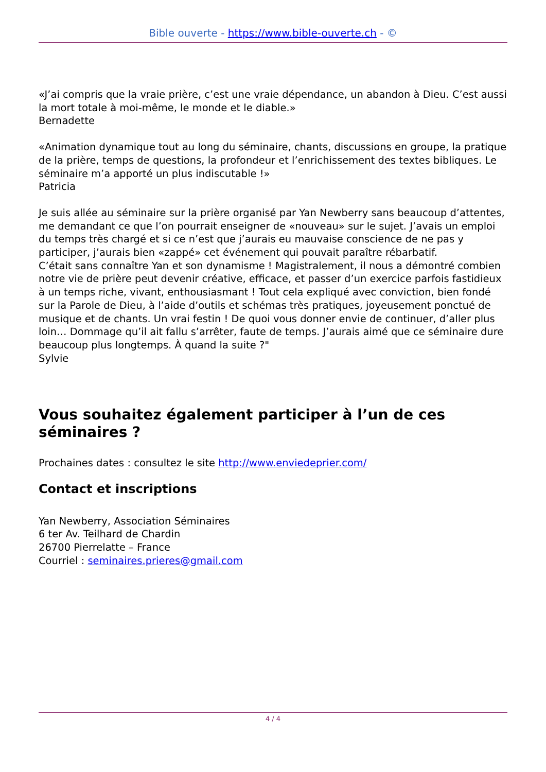Bible ouverte - https://www.bible-ouverte.ch - ©
«J’ai compris que la vraie prière, c’est une vraie dépendance, un abandon à Dieu. C’est aussi la mort totale à moi-même, le monde et le diable.»
Bernadette
«Animation dynamique tout au long du séminaire, chants, discussions en groupe, la pratique de la prière, temps de questions, la profondeur et l’enrichissement des textes bibliques. Le séminaire m’a apporté un plus indiscutable !»
Patricia
Je suis allée au séminaire sur la prière organisé par Yan Newberry sans beaucoup d’attentes, me demandant ce que l’on pourrait enseigner de «nouveau» sur le sujet. J’avais un emploi du temps très chargé et si ce n’est que j’aurais eu mauvaise conscience de ne pas y participer, j’aurais bien «zappé» cet événement qui pouvait paraître rébarbatif.
C’était sans connaître Yan et son dynamisme ! Magistralement, il nous a démontré combien notre vie de prière peut devenir créative, efficace, et passer d’un exercice parfois fastidieux à un temps riche, vivant, enthousiasmant ! Tout cela expliqué avec conviction, bien fondé sur la Parole de Dieu, à l’aide d’outils et schémas très pratiques, joyeusement ponctué de musique et de chants. Un vrai festin ! De quoi vous donner envie de continuer, d’aller plus loin… Dommage qu’il ait fallu s’arrêter, faute de temps. J’aurais aimé que ce séminaire dure beaucoup plus longtemps. À quand la suite ?"
Sylvie
Vous souhaitez également participer à l’un de ces séminaires ?
Prochaines dates : consultez le site http://www.enviedeprier.com/
Contact et inscriptions
Yan Newberry, Association Séminaires
6 ter Av. Teilhard de Chardin
26700 Pierrelatte – France
Courriel : seminaires.prieres@gmail.com
4 / 4